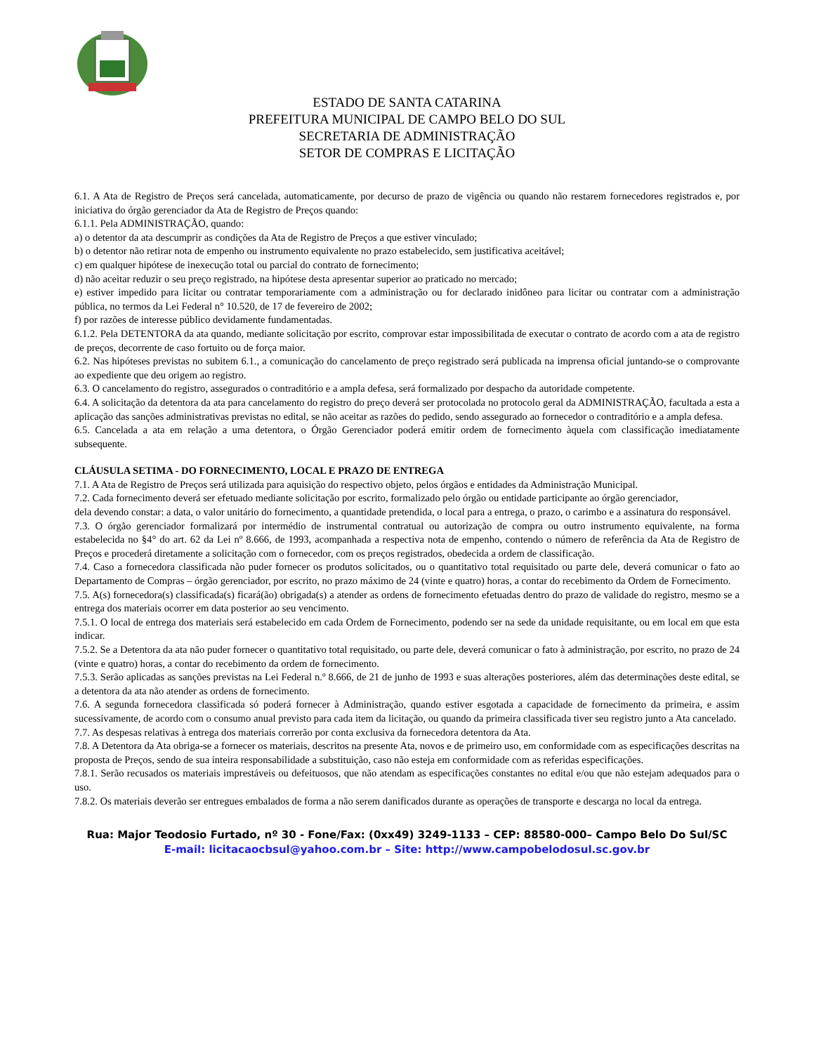ESTADO DE SANTA CATARINA
PREFEITURA MUNICIPAL DE CAMPO BELO DO SUL
SECRETARIA DE ADMINISTRAÇÃO
SETOR DE COMPRAS E LICITAÇÃO
6.1. A Ata de Registro de Preços será cancelada, automaticamente, por decurso de prazo de vigência ou quando não restarem fornecedores registrados e, por iniciativa do órgão gerenciador da Ata de Registro de Preços quando:
6.1.1. Pela ADMINISTRAÇÃO, quando:
a) o detentor da ata descumprir as condições da Ata de Registro de Preços a que estiver vinculado;
b) o detentor não retirar nota de empenho ou instrumento equivalente no prazo estabelecido, sem justificativa aceitável;
c) em qualquer hipótese de inexecução total ou parcial do contrato de fornecimento;
d) não aceitar reduzir o seu preço registrado, na hipótese desta apresentar superior ao praticado no mercado;
e) estiver impedido para licitar ou contratar temporariamente com a administração ou for declarado inidôneo para licitar ou contratar com a administração pública, no termos da Lei Federal n° 10.520, de 17 de fevereiro de 2002;
f) por razões de interesse público devidamente fundamentadas.
6.1.2. Pela DETENTORA da ata quando, mediante solicitação por escrito, comprovar estar impossibilitada de executar o contrato de acordo com a ata de registro de preços, decorrente de caso fortuito ou de força maior.
6.2. Nas hipóteses previstas no subitem 6.1., a comunicação do cancelamento de preço registrado será publicada na imprensa oficial juntando-se o comprovante ao expediente que deu origem ao registro.
6.3. O cancelamento do registro, assegurados o contraditório e a ampla defesa, será formalizado por despacho da autoridade competente.
6.4. A solicitação da detentora da ata para cancelamento do registro do preço deverá ser protocolada no protocolo geral da ADMINISTRAÇÃO, facultada a esta a aplicação das sanções administrativas previstas no edital, se não aceitar as razões do pedido, sendo assegurado ao fornecedor o contraditório e a ampla defesa.
6.5. Cancelada a ata em relação a uma detentora, o Órgão Gerenciador poderá emitir ordem de fornecimento àquela com classificação imediatamente subsequente.
CLÁUSULA SETIMA - DO FORNECIMENTO, LOCAL E PRAZO DE ENTREGA
7.1. A Ata de Registro de Preços será utilizada para aquisição do respectivo objeto, pelos órgãos e entidades da Administração Municipal.
7.2. Cada fornecimento deverá ser efetuado mediante solicitação por escrito, formalizado pelo órgão ou entidade participante ao órgão gerenciador,
dela devendo constar: a data, o valor unitário do fornecimento, a quantidade pretendida, o local para a entrega, o prazo, o carimbo e a assinatura do responsável.
7.3. O órgão gerenciador formalizará por intermédio de instrumental contratual ou autorização de compra ou outro instrumento equivalente, na forma estabelecida no §4° do art. 62 da Lei nº 8.666, de 1993, acompanhada a respectiva nota de empenho, contendo o número de referência da Ata de Registro de Preços e procederá diretamente a solicitação com o fornecedor, com os preços registrados, obedecida a ordem de classificação.
7.4. Caso a fornecedora classificada não puder fornecer os produtos solicitados, ou o quantitativo total requisitado ou parte dele, deverá comunicar o fato ao Departamento de Compras – órgão gerenciador, por escrito, no prazo máximo de 24 (vinte e quatro) horas, a contar do recebimento da Ordem de Fornecimento.
7.5. A(s) fornecedora(s) classificada(s) ficará(ão) obrigada(s) a atender as ordens de fornecimento efetuadas dentro do prazo de validade do registro, mesmo se a entrega dos materiais ocorrer em data posterior ao seu vencimento.
7.5.1. O local de entrega dos materiais será estabelecido em cada Ordem de Fornecimento, podendo ser na sede da unidade requisitante, ou em local em que esta indicar.
7.5.2. Se a Detentora da ata não puder fornecer o quantitativo total requisitado, ou parte dele, deverá comunicar o fato à administração, por escrito, no prazo de 24 (vinte e quatro) horas, a contar do recebimento da ordem de fornecimento.
7.5.3. Serão aplicadas as sanções previstas na Lei Federal n.º 8.666, de 21 de junho de 1993 e suas alterações posteriores, além das determinações deste edital, se a detentora da ata não atender as ordens de fornecimento.
7.6. A segunda fornecedora classificada só poderá fornecer à Administração, quando estiver esgotada a capacidade de fornecimento da primeira, e assim sucessivamente, de acordo com o consumo anual previsto para cada item da licitação, ou quando da primeira classificada tiver seu registro junto a Ata cancelado.
7.7. As despesas relativas à entrega dos materiais correrão por conta exclusiva da fornecedora detentora da Ata.
7.8. A Detentora da Ata obriga-se a fornecer os materiais, descritos na presente Ata, novos e de primeiro uso, em conformidade com as especificações descritas na proposta de Preços, sendo de sua inteira responsabilidade a substituição, caso não esteja em conformidade com as referidas especificações.
7.8.1. Serão recusados os materiais imprestáveis ou defeituosos, que não atendam as especificações constantes no edital e/ou que não estejam adequados para o uso.
7.8.2. Os materiais deverão ser entregues embalados de forma a não serem danificados durante as operações de transporte e descarga no local da entrega.
Rua: Major Teodosio Furtado, nº 30 - Fone/Fax: (0xx49) 3249-1133 – CEP: 88580-000– Campo Belo Do Sul/SC
E-mail: licitacaocbsul@yahoo.com.br – Site: http://www.campobelodosul.sc.gov.br